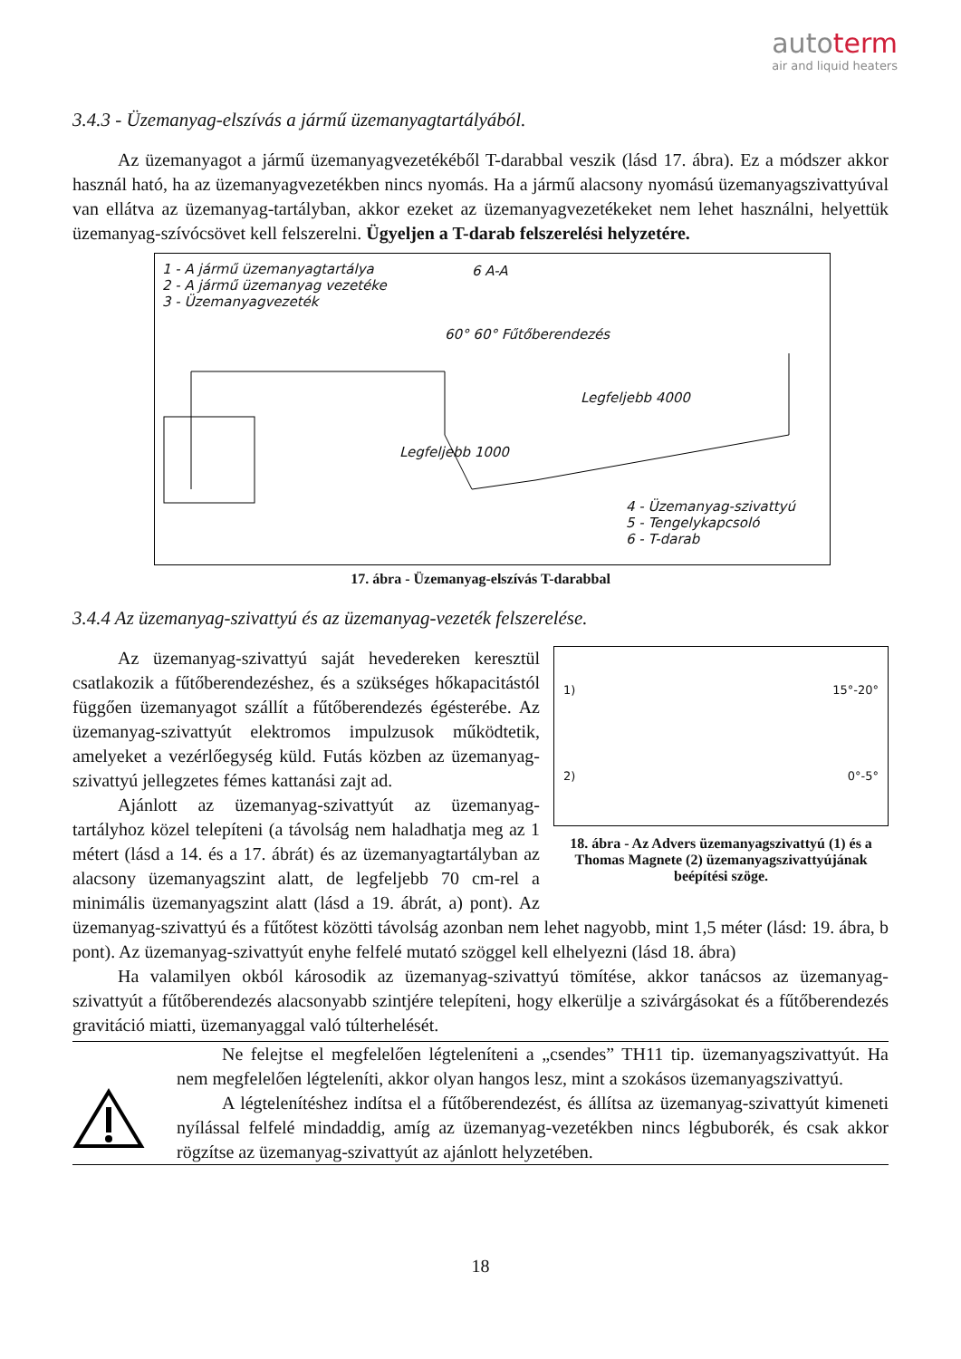autoterm
air and liquid heaters
3.4.3 - Üzemanyag-elszívás a jármű üzemanyagtartályából.
Az üzemanyagot a jármű üzemanyagvezetékéből T-darabbal veszik (lásd 17. ábra). Ez a módszer akkor használ ható, ha az üzemanyagvezetékben nincs nyomás. Ha a jármű alacsony nyomású üzemanyagszivattyúval van ellátva az üzemanyag-tartályban, akkor ezeket az üzemanyagvezetékeket nem lehet használni, helyettük üzemanyag-szívócsövet kell felszerelni. Ügyeljen a T-darab felszerelési helyzetére.
1 - A jármű üzemanyagtartálya
2 - A jármű üzemanyag vezetéke
3 - Üzemanyagvezeték
6 A-A
60° 60° Fűtőberendezés
Legfeljebb 4000
Legfeljebb 1000
4 - Üzemanyag-szivattyú
5 - Tengelykapcsoló
6 - T-darab
17. ábra - Üzemanyag-elszívás T-darabbal
3.4.4 Az üzemanyag-szivattyú és az üzemanyag-vezeték felszerelése.
1) 15°-20°
2) 0°-5°
18. ábra - Az Advers üzemanyagszivattyú (1) és a Thomas Magnete (2) üzemanyagszivattyújának beépítési szöge.
Az üzemanyag-szivattyú saját hevedereken keresztül csatlakozik a fűtőberendezéshez, és a szükséges hőkapacitástól függően üzemanyagot szállít a fűtőberendezés égésterébe. Az üzemanyag-szivattyút elektromos impulzusok működtetik, amelyeket a vezérlőegység küld. Futás közben az üzemanyag-szivattyú jellegzetes fémes kattanási zajt ad.
Ajánlott az üzemanyag-szivattyút az üzemanyag-tartályhoz közel telepíteni (a távolság nem haladhatja meg az 1 métert (lásd a 14. és a 17. ábrát) és az üzemanyagtartályban az alacsony üzemanyagszint alatt, de legfeljebb 70 cm-rel a minimális üzemanyagszint alatt (lásd a 19. ábrát, a) pont). Az üzemanyag-szivattyú és a fűtőtest közötti távolság azonban nem lehet nagyobb, mint 1,5 méter (lásd: 19. ábra, b pont). Az üzemanyag-szivattyút enyhe felfelé mutató szöggel kell elhelyezni (lásd 18. ábra)
Ha valamilyen okból károsodik az üzemanyag-szivattyú tömítése, akkor tanácsos az üzemanyag-szivattyút a fűtőberendezés alacsonyabb szintjére telepíteni, hogy elkerülje a szivárgásokat és a fűtőberendezés gravitáció miatti, üzemanyaggal való túlterhelését.
Ne felejtse el megfelelően légteleníteni a „csendes” TH11 tip. üzemanyagszivattyút. Ha nem megfelelően légteleníti, akkor olyan hangos lesz, mint a szokásos üzemanyagszivattyú.
A légtelenítéshez indítsa el a fűtőberendezést, és állítsa az üzemanyag-szivattyút kimeneti nyílással felfelé mindaddig, amíg az üzemanyag-vezetékben nincs légbuborék, és csak akkor rögzítse az üzemanyag-szivattyút az ajánlott helyzetében.
18